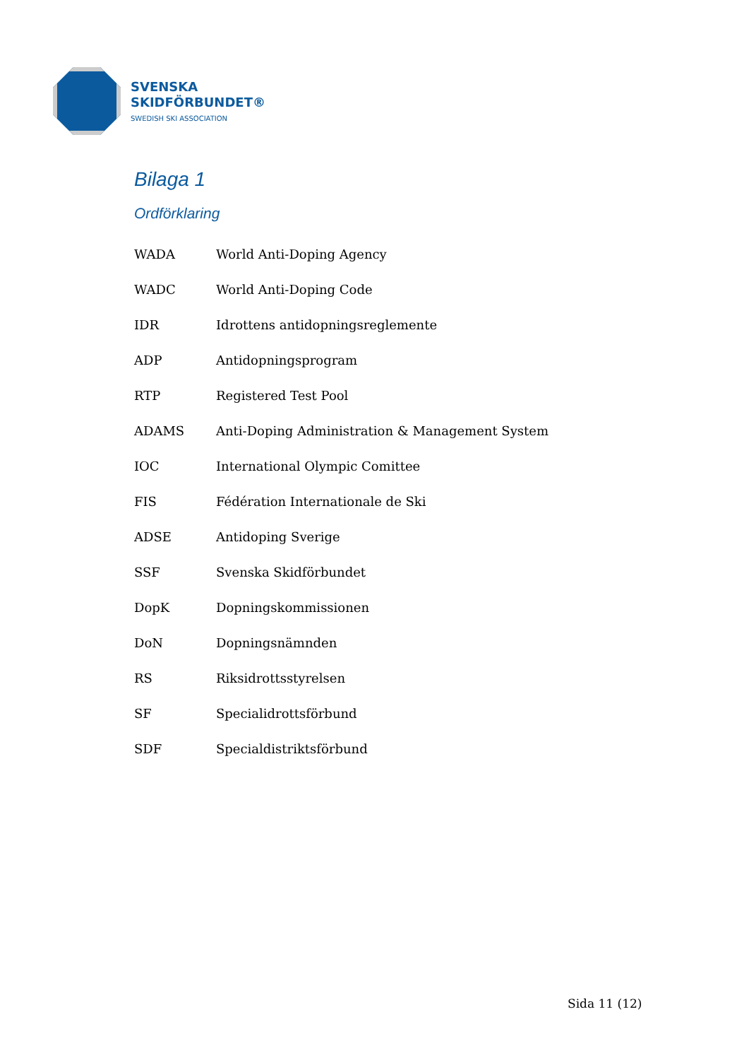SVENSKA
SKIDFÖRBUNDET®
SWEDISH SKI ASSOCIATION
Bilaga 1
Ordförklaring
| WADA | World Anti-Doping Agency |
| WADC | World Anti-Doping Code |
| IDR | Idrottens antidopningsreglemente |
| ADP | Antidopningsprogram |
| RTP | Registered Test Pool |
| ADAMS | Anti-Doping Administration & Management System |
| IOC | International Olympic Comittee |
| FIS | Fédération Internationale de Ski |
| ADSE | Antidoping Sverige |
| SSF | Svenska Skidförbundet |
| DopK | Dopningskommissionen |
| DoN | Dopningsnämnden |
| RS | Riksidrottsstyrelsen |
| SF | Specialidrottsförbund |
| SDF | Specialdistriktsförbund |
Sida 11 (12)